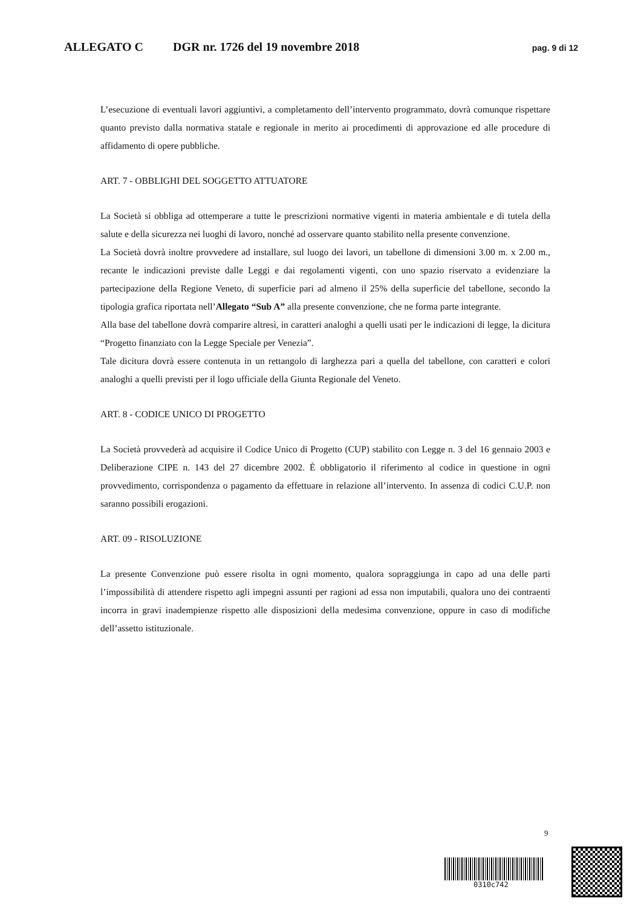ALLEGATO C DGR nr. 1726 del 19 novembre 2018 pag. 9 di 12
L’esecuzione di eventuali lavori aggiuntivi, a completamento dell’intervento programmato, dovrà comunque rispettare quanto previsto dalla normativa statale e regionale in merito ai procedimenti di approvazione ed alle procedure di affidamento di opere pubbliche.
ART. 7 - OBBLIGHI DEL SOGGETTO ATTUATORE
La Società si obbliga ad ottemperare a tutte le prescrizioni normative vigenti in materia ambientale e di tutela della salute e della sicurezza nei luoghi di lavoro, nonché ad osservare quanto stabilito nella presente convenzione.
La Società dovrà inoltre provvedere ad installare, sul luogo dei lavori, un tabellone di dimensioni 3.00 m. x 2.00 m., recante le indicazioni previste dalle Leggi e dai regolamenti vigenti, con uno spazio riservato a evidenziare la partecipazione della Regione Veneto, di superficie pari ad almeno il 25% della superficie del tabellone, secondo la tipologia grafica riportata nell’Allegato “Sub A” alla presente convenzione, che ne forma parte integrante.
Alla base del tabellone dovrà comparire altresì, in caratteri analoghi a quelli usati per le indicazioni di legge, la dicitura “Progetto finanziato con la Legge Speciale per Venezia”.
Tale dicitura dovrà essere contenuta in un rettangolo di larghezza pari a quella del tabellone, con caratteri e colori analoghi a quelli previsti per il logo ufficiale della Giunta Regionale del Veneto.
ART. 8 - CODICE UNICO DI PROGETTO
La Società provvederà ad acquisire il Codice Unico di Progetto (CUP) stabilito con Legge n. 3 del 16 gennaio 2003 e Deliberazione CIPE n. 143 del 27 dicembre 2002. È obbligatorio il riferimento al codice in questione in ogni provvedimento, corrispondenza o pagamento da effettuare in relazione all’intervento. In assenza di codici C.U.P. non saranno possibili erogazioni.
ART. 09 - RISOLUZIONE
La presente Convenzione può essere risolta in ogni momento, qualora sopraggiunga in capo ad una delle parti l’impossibilità di attendere rispetto agli impegni assunti per ragioni ad essa non imputabili, qualora uno dei contraenti incorra in gravi inadempienze rispetto alle disposizioni della medesima convenzione, oppure in caso di modifiche dell’assetto istituzionale.
9
0310c742